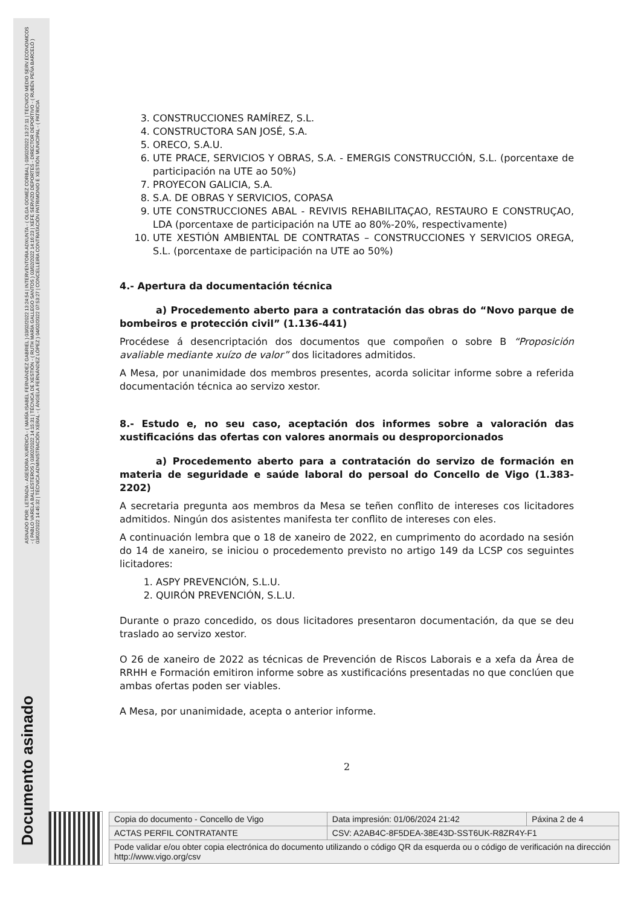ASINADO POR: LETRADA - ASESORA XURÍDICA - ( MARÍA ISABEL FERNÁNDEZ GABRIEL ) 03/02/2022 13:24:54 | INTERVENTORA ADXUNTA - ( OLGA GOMEZ CORBAL ) 03/02/2022 13:27:11 | TECNICO MEDIO SERV.ECONOMICOS - ( PABLO VARELA BALLESTEROS ) 03/02/2022 14:15:31 | TÉCNICA DE XESTIÓN - ( RUTH MARÍA GALLEGO SANTOS ) 03/02/2022 14:16:23 | XEFE SERVIZO DEPORTES - DIRECTOR DEPORTIVO - ( RUBÉN PEÑA BARCELÓ ) 03/02/2022 14:45:32 | TÉCNICA ADMINISTRACIÓN XERAL - ( ÁNGELA FERNÁNDEZ LÓPEZ ) 04/02/2022 07:53:27 | CONCELLEIRA CONTRATACIÓN PATRIMONIO E XESTIÓN MUNICIPAL - ( PATRICIA
Documento asinado
3. CONSTRUCCIONES RAMÍREZ, S.L.
4. CONSTRUCTORA SAN JOSÉ, S.A.
5. ORECO, S.A.U.
6. UTE PRACE, SERVICIOS Y OBRAS, S.A. - EMERGIS CONSTRUCCIÓN, S.L. (porcentaxe de participación na UTE ao 50%)
7. PROYECON GALICIA, S.A.
8. S.A. DE OBRAS Y SERVICIOS, COPASA
9. UTE CONSTRUCCIONES ABAL - REVIVIS REHABILITAÇAO, RESTAURO E CONSTRUÇAO, LDA (porcentaxe de participación na UTE ao 80%-20%, respectivamente)
10. UTE XESTIÓN AMBIENTAL DE CONTRATAS – CONSTRUCCIONES Y SERVICIOS OREGA, S.L. (porcentaxe de participación na UTE ao 50%)
4.- Apertura da documentación técnica
a) Procedemento aberto para a contratación das obras do “Novo parque de bombeiros e protección civil” (1.136-441)
Procédese á desencriptación dos documentos que compoñen o sobre B “Proposición avaliable mediante xuízo de valor” dos licitadores admitidos.
A Mesa, por unanimidade dos membros presentes, acorda solicitar informe sobre a referida documentación técnica ao servizo xestor.
8.- Estudo e, no seu caso, aceptación dos informes sobre a valoración das xustificacións das ofertas con valores anormais ou desproporcionados
a) Procedemento aberto para a contratación do servizo de formación en materia de seguridade e saúde laboral do persoal do Concello de Vigo (1.383-2202)
A secretaria pregunta aos membros da Mesa se teñen conflito de intereses cos licitadores admitidos. Ningún dos asistentes manifesta ter conflito de intereses con eles.
A continuación lembra que o 18 de xaneiro de 2022, en cumprimento do acordado na sesión do 14 de xaneiro, se iniciou o procedemento previsto no artigo 149 da LCSP cos seguintes licitadores:
1. ASPY PREVENCIÓN, S.L.U.
2. QUIRÓN PREVENCIÓN, S.L.U.
Durante o prazo concedido, os dous licitadores presentaron documentación, da que se deu traslado ao servizo xestor.
O 26 de xaneiro de 2022 as técnicas de Prevención de Riscos Laborais e a xefa da Área de RRHH e Formación emitiron informe sobre as xustificacións presentadas no que conclúen que ambas ofertas poden ser viables.
A Mesa, por unanimidade, acepta o anterior informe.
2
| Copia do documento - Concello de Vigo | Data impresión: 01/06/2024 21:42 | Páxina 2 de 4 |
| ACTAS PERFIL CONTRATANTE | CSV: A2AB4C-8F5DEA-38E43D-SST6UK-R8ZR4Y-F1 | |
| Pode validar e/ou obter copia electrónica do documento utilizando o código QR da esquerda ou o código de verificación na dirección http://www.vigo.org/csv | | |